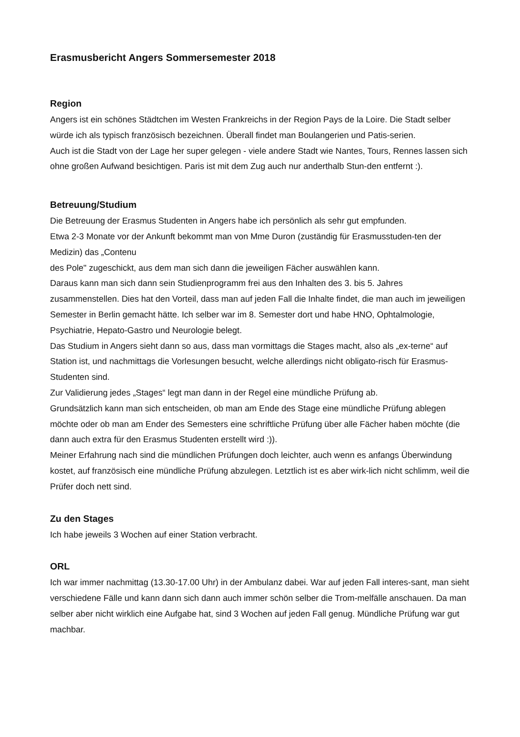Erasmusbericht Angers Sommersemester 2018
Region
Angers ist ein schönes Städtchen im Westen Frankreichs in der Region Pays de la Loire. Die Stadt selber würde ich als typisch französisch bezeichnen. Überall findet man Boulangerien und Patis-serien.
Auch ist die Stadt von der Lage her super gelegen - viele andere Stadt wie Nantes, Tours, Rennes lassen sich ohne großen Aufwand besichtigen. Paris ist mit dem Zug auch nur anderthalb Stun-den entfernt :).
Betreuung/Studium
Die Betreuung der Erasmus Studenten in Angers habe ich persönlich als sehr gut empfunden.
Etwa 2-3 Monate vor der Ankunft bekommt man von Mme Duron (zuständig für Erasmusstuden-ten der Medizin) das „Contenu
des Pole" zugeschickt, aus dem man sich dann die jeweiligen Fächer auswählen kann.
Daraus kann man sich dann sein Studienprogramm frei aus den Inhalten des 3. bis 5. Jahres zusammenstellen. Dies hat den Vorteil, dass man auf jeden Fall die Inhalte findet, die man auch im jeweiligen Semester in Berlin gemacht hätte. Ich selber war im 8. Semester dort und habe HNO, Ophtalmologie, Psychiatrie, Hepato-Gastro und Neurologie belegt.
Das Studium in Angers sieht dann so aus, dass man vormittags die Stages macht, also als „ex-terne“ auf Station ist, und nachmittags die Vorlesungen besucht, welche allerdings nicht obligato-risch für Erasmus-Studenten sind.
Zur Validierung jedes „Stages“ legt man dann in der Regel eine mündliche Prüfung ab.
Grundsätzlich kann man sich entscheiden, ob man am Ende des Stage eine mündliche Prüfung ablegen möchte oder ob man am Ender des Semesters eine schriftliche Prüfung über alle Fächer haben möchte (die dann auch extra für den Erasmus Studenten erstellt wird :)).
Meiner Erfahrung nach sind die mündlichen Prüfungen doch leichter, auch wenn es anfangs Überwindung kostet, auf französisch eine mündliche Prüfung abzulegen. Letztlich ist es aber wirk-lich nicht schlimm, weil die Prüfer doch nett sind.
Zu den Stages
Ich habe jeweils 3 Wochen auf einer Station verbracht.
ORL
Ich war immer nachmittag (13.30-17.00 Uhr) in der Ambulanz dabei. War auf jeden Fall interes-sant, man sieht verschiedene Fälle und kann dann sich dann auch immer schön selber die Trom-melfälle anschauen. Da man selber aber nicht wirklich eine Aufgabe hat, sind 3 Wochen auf jeden Fall genug. Mündliche Prüfung war gut machbar.